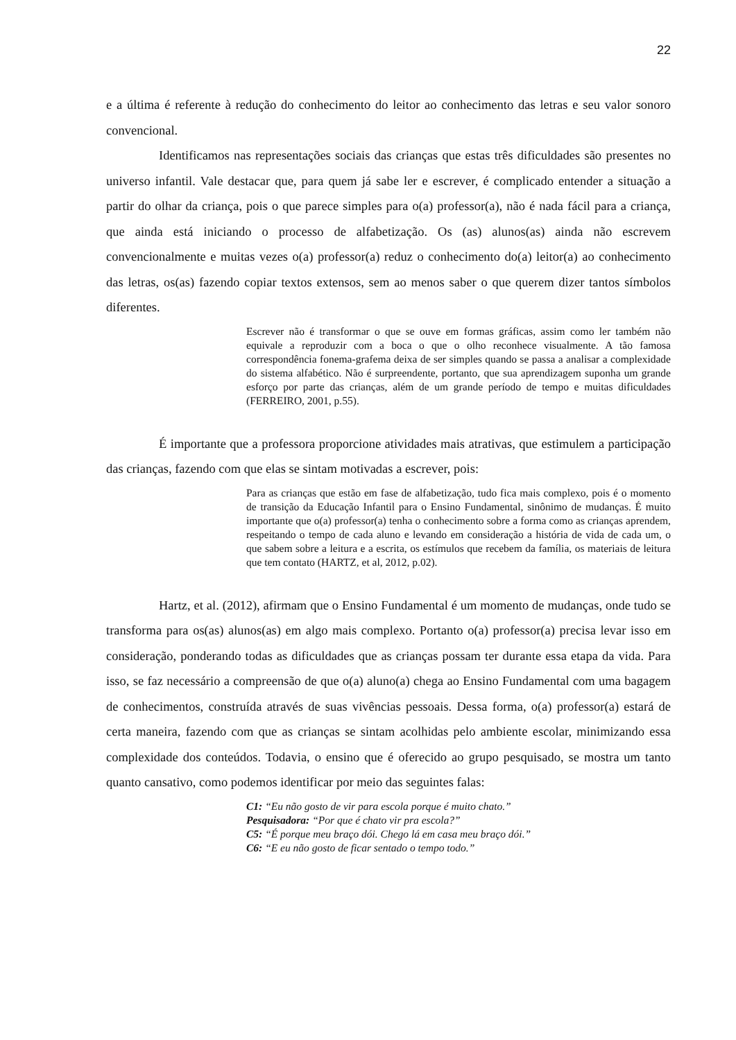22
e a última é referente à redução do conhecimento do leitor ao conhecimento das letras e seu valor sonoro convencional.
Identificamos nas representações sociais das crianças que estas três dificuldades são presentes no universo infantil. Vale destacar que, para quem já sabe ler e escrever, é complicado entender a situação a partir do olhar da criança, pois o que parece simples para o(a) professor(a), não é nada fácil para a criança, que ainda está iniciando o processo de alfabetização. Os (as) alunos(as) ainda não escrevem convencionalmente e muitas vezes o(a) professor(a) reduz o conhecimento do(a) leitor(a) ao conhecimento das letras, os(as) fazendo copiar textos extensos, sem ao menos saber o que querem dizer tantos símbolos diferentes.
Escrever não é transformar o que se ouve em formas gráficas, assim como ler também não equivale a reproduzir com a boca o que o olho reconhece visualmente. A tão famosa correspondência fonema-grafema deixa de ser simples quando se passa a analisar a complexidade do sistema alfabético. Não é surpreendente, portanto, que sua aprendizagem suponha um grande esforço por parte das crianças, além de um grande período de tempo e muitas dificuldades (FERREIRO, 2001, p.55).
É importante que a professora proporcione atividades mais atrativas, que estimulem a participação das crianças, fazendo com que elas se sintam motivadas a escrever, pois:
Para as crianças que estão em fase de alfabetização, tudo fica mais complexo, pois é o momento de transição da Educação Infantil para o Ensino Fundamental, sinônimo de mudanças. É muito importante que o(a) professor(a) tenha o conhecimento sobre a forma como as crianças aprendem, respeitando o tempo de cada aluno e levando em consideração a história de vida de cada um, o que sabem sobre a leitura e a escrita, os estímulos que recebem da família, os materiais de leitura que tem contato (HARTZ, et al, 2012, p.02).
Hartz, et al. (2012), afirmam que o Ensino Fundamental é um momento de mudanças, onde tudo se transforma para os(as) alunos(as) em algo mais complexo. Portanto o(a) professor(a) precisa levar isso em consideração, ponderando todas as dificuldades que as crianças possam ter durante essa etapa da vida. Para isso, se faz necessário a compreensão de que o(a) aluno(a) chega ao Ensino Fundamental com uma bagagem de conhecimentos, construída através de suas vivências pessoais. Dessa forma, o(a) professor(a) estará de certa maneira, fazendo com que as crianças se sintam acolhidas pelo ambiente escolar, minimizando essa complexidade dos conteúdos. Todavia, o ensino que é oferecido ao grupo pesquisado, se mostra um tanto quanto cansativo, como podemos identificar por meio das seguintes falas:
C1: “Eu não gosto de vir para escola porque é muito chato.”
Pesquisadora: “Por que é chato vir pra escola?”
C5: “É porque meu braço dói. Chego lá em casa meu braço dói.”
C6: “E eu não gosto de ficar sentado o tempo todo.”